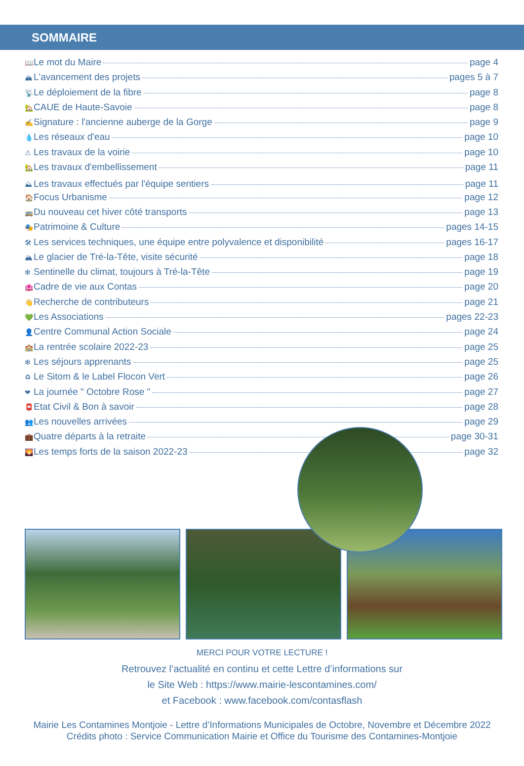SOMMAIRE
📖 Le mot du Maire page 4
🏔 L'avancement des projets pages 5 à 7
📡 Le déploiement de la fibre page 8
🏡 CAUE de Haute-Savoie page 8
✍ Signature : l'ancienne auberge de la Gorge page 9
💧 Les réseaux d'eau page 10
⚠ Les travaux de la voirie page 10
🏡 Les travaux d'embellissement page 11
⛰ Les travaux effectués par l'équipe sentiers page 11
🏠 Focus Urbanisme page 12
🚌 Du nouveau cet hiver côté transports page 13
🎭 Patrimoine & Culture pages 14-15
🛠 Les services techniques, une équipe entre polyvalence et disponibilité pages 16-17
🏔 Le glacier de Tré-la-Tête, visite sécurité page 18
❇ Sentinelle du climat, toujours à Tré-la-Tête page 19
🏩 Cadre de vie aux Contas page 20
👋 Recherche de contributeurs page 21
💚 Les Associations pages 22-23
👤 Centre Communal Action Sociale page 24
🏫 La rentrée scolaire 2022-23 page 25
❇ Les séjours apprenants page 25
♻ Le Sitom & le Label Flocon Vert page 26
❤ La journée " Octobre Rose " page 27
📮 Etat Civil & Bon à savoir page 28
👥 Les nouvelles arrivées page 29
💼 Quatre départs à la retraite page 30-31
🌄 Les temps forts de la saison 2022-23 page 32
MERCI POUR VOTRE LECTURE !
Retrouvez l’actualité en continu et cette Lettre d’informations sur
le Site Web : https://www.mairie-lescontamines.com/
et Facebook : www.facebook.com/contasflash
Mairie Les Contamines Montjoie - Lettre d’Informations Municipales de Octobre, Novembre et Décembre 2022
Crédits photo : Service Communication Mairie et Office du Tourisme des Contamines-Montjoie